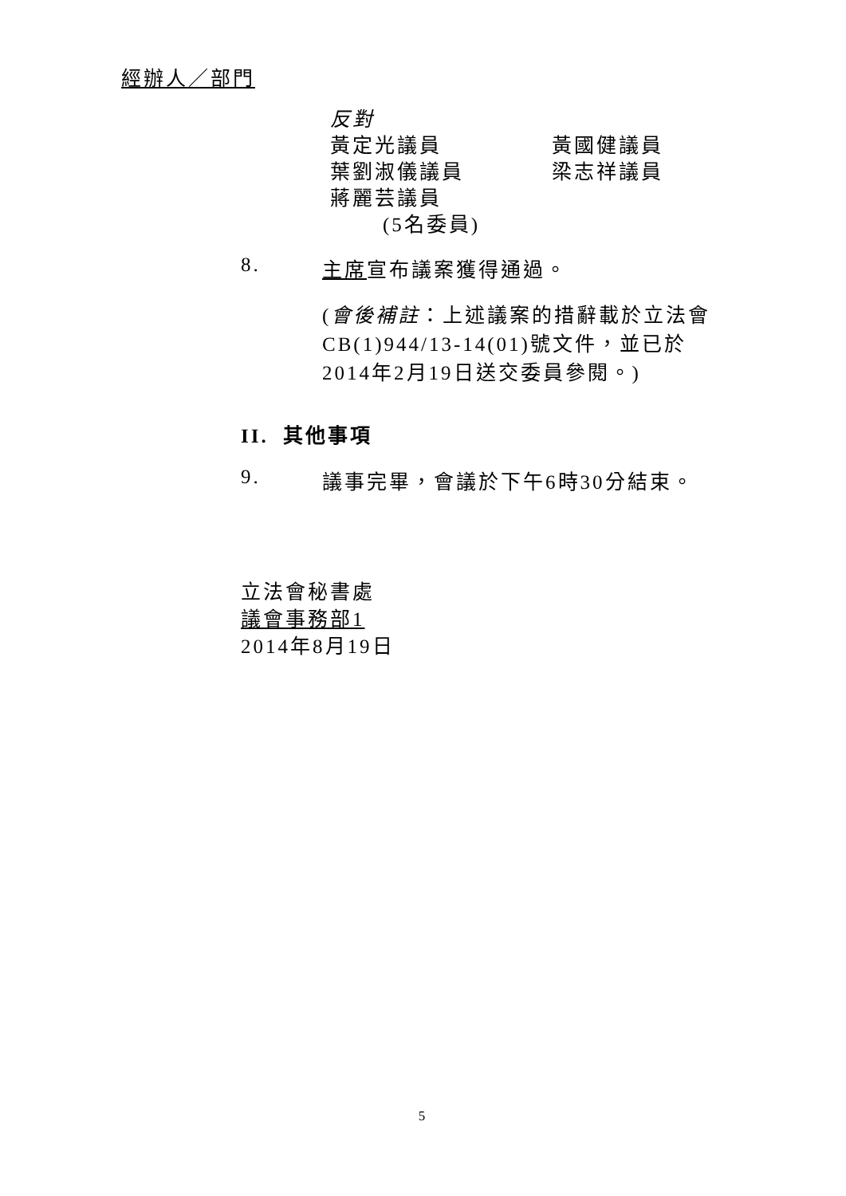經辦人／部門
反對
黃定光議員 黃國健議員
葉劉淑儀議員 梁志祥議員
蔣麗芸議員
(5名委員)
8. 主席宣布議案獲得通過。
(會後補註：上述議案的措辭載於立法會CB(1)944/13-14(01)號文件，並已於2014年2月19日送交委員參閱。)
II. 其他事項
9. 議事完畢，會議於下午6時30分結束。
立法會秘書處
議會事務部1
2014年8月19日
5